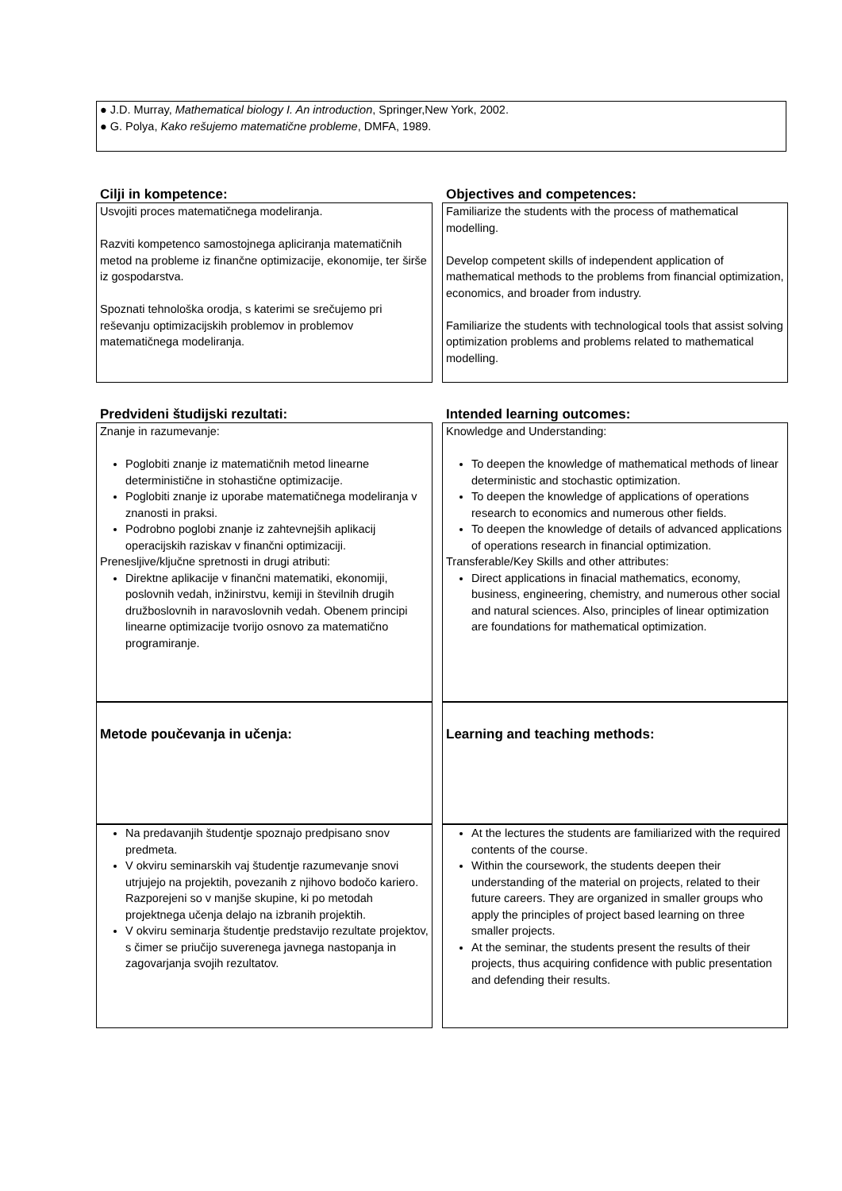● J.D. Murray, Mathematical biology I. An introduction, Springer,New York, 2002.
● G. Polya, Kako rešujemo matematične probleme, DMFA, 1989.
| Cilji in kompetence: | | Objectives and competences: |
| Usvojiti proces matematičnega modeliranja. Razviti kompetenco samostojnega apliciranja matematičnih metod na probleme iz finančne optimizacije, ekonomije, ter širše iz gospodarstva. Spoznati tehnološka orodja, s katerimi se srečujemo pri reševanju optimizacijskih problemov in problemov matematičnega modeliranja. | | Familiarize the students with the process of mathematical modelling. Develop competent skills of independent application of mathematical methods to the problems from financial optimization, economics, and broader from industry. Familiarize the students with technological tools that assist solving optimization problems and problems related to mathematical modelling. |
| Predvideni študijski rezultati: | | Intended learning outcomes: |
| Znanje in razumevanje: Poglobiti znanje iz matematičnih metod linearne deterministične in stohastične optimizacije. Poglobiti znanje iz uporabe matematičnega modeliranja v znanosti in praksi. Podrobno poglobi znanje iz zahtevnejših aplikacij operacijskih raziskav v finančni optimizaciji. Prenesljive/ključne spretnosti in drugi atributi: Direktne aplikacije v finančni matematiki, ekonomiji, poslovnih vedah, inžinirstvu, kemiji in številnih drugih družboslovnih in naravoslovnih vedah. Obenem principi linearne optimizacije tvorijo osnovo za matematično programiranje. | | Knowledge and Understanding: To deepen the knowledge of mathematical methods of linear deterministic and stochastic optimization. To deepen the knowledge of applications of operations research to economics and numerous other fields. To deepen the knowledge of details of advanced applications of operations research in financial optimization. Transferable/Key Skills and other attributes: Direct applications in finacial mathematics, economy, business, engineering, chemistry, and numerous other social and natural sciences. Also, principles of linear optimization are foundations for mathematical optimization. |
| Metode poučevanja in učenja: | | Learning and teaching methods: |
| Na predavanjih študentje spoznajo predpisano snov predmeta. V okviru seminarskih vaj študentje razumevanje snovi utrjujejo na projektih, povezanih z njihovo bodočo kariero. Razporejeni so v manjše skupine, ki po metodah projektnega učenja delajo na izbranih projektih. V okviru seminarja študentje predstavijo rezultate projektov, s čimer se priučijo suverenega javnega nastopanja in zagovarjanja svojih rezultatov. | | At the lectures the students are familiarized with the required contents of the course. Within the coursework, the students deepen their understanding of the material on projects, related to their future careers. They are organized in smaller groups who apply the principles of project based learning on three smaller projects. At the seminar, the students present the results of their projects, thus acquiring confidence with public presentation and defending their results. |